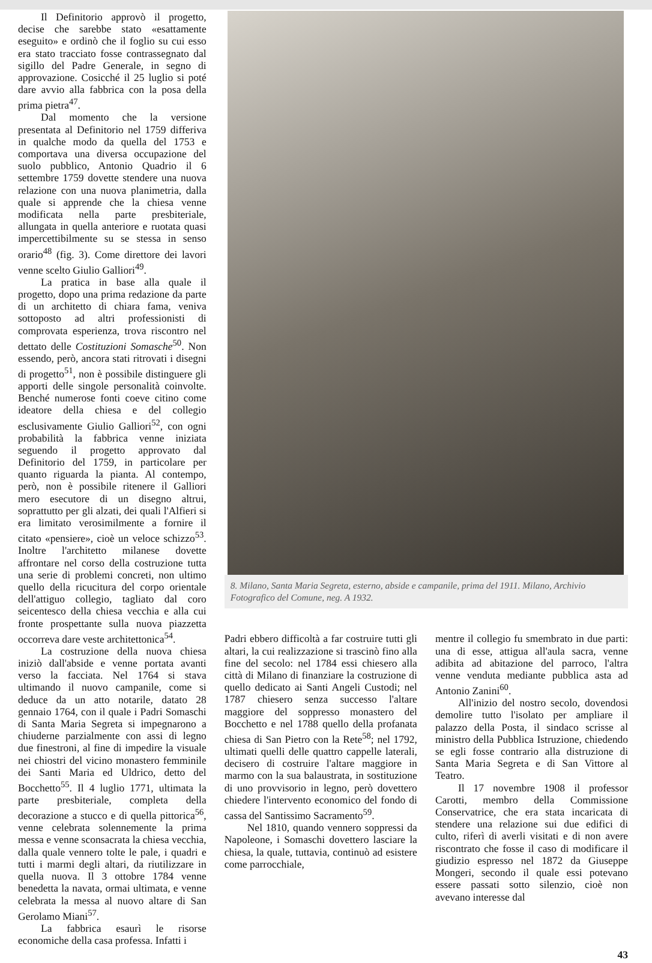Il Definitorio approvò il progetto, decise che sarebbe stato «esattamente eseguito» e ordinò che il foglio su cui esso era stato tracciato fosse contrassegnato dal sigillo del Padre Generale, in segno di approvazione. Cosicché il 25 luglio si poté dare avvio alla fabbrica con la posa della prima pietra<sup>47</sup>.
Dal momento che la versione presentata al Definitorio nel 1759 differiva in qualche modo da quella del 1753 e comportava una diversa occupazione del suolo pubblico, Antonio Quadrio il 6 settembre 1759 dovette stendere una nuova relazione con una nuova planimetria, dalla quale si apprende che la chiesa venne modificata nella parte presbiteriale, allungata in quella anteriore e ruotata quasi impercettibilmente su se stessa in senso orario<sup>48</sup> (fig. 3). Come direttore dei lavori venne scelto Giulio Galliori<sup>49</sup>.
La pratica in base alla quale il progetto, dopo una prima redazione da parte di un architetto di chiara fama, veniva sottoposto ad altri professionisti di comprovata esperienza, trova riscontro nel dettato delle Costituzioni Somasche<sup>50</sup>. Non essendo, però, ancora stati ritrovati i disegni di progetto<sup>51</sup>, non è possibile distinguere gli apporti delle singole personalità coinvolte. Benché numerose fonti coeve citino come ideatore della chiesa e del collegio esclusivamente Giulio Galliori<sup>52</sup>, con ogni probabilità la fabbrica venne iniziata seguendo il progetto approvato dal Definitorio del 1759, in particolare per quanto riguarda la pianta. Al contempo, però, non è possibile ritenere il Galliori mero esecutore di un disegno altrui, soprattutto per gli alzati, dei quali l'Alfieri si era limitato verosimilmente a fornire il citato «pensiere», cioè un veloce schizzo<sup>53</sup>. Inoltre l'architetto milanese dovette affrontare nel corso della costruzione tutta una serie di problemi concreti, non ultimo quello della ricucitura del corpo orientale dell'attiguo collegio, tagliato dal coro seicentesco della chiesa vecchia e alla cui fronte prospettante sulla nuova piazzetta occorreva dare veste architettonica<sup>54</sup>.
La costruzione della nuova chiesa iniziò dall'abside e venne portata avanti verso la facciata. Nel 1764 si stava ultimando il nuovo campanile, come si deduce da un atto notarile, datato 28 gennaio 1764, con il quale i Padri Somaschi di Santa Maria Segreta si impegnarono a chiuderne parzialmente con assi di legno due finestroni, al fine di impedire la visuale nei chiostri del vicino monastero femminile dei Santi Maria ed Uldrico, detto del Bocchetto<sup>55</sup>. Il 4 luglio 1771, ultimata la parte presbiteriale, completa della decorazione a stucco e di quella pittorica<sup>56</sup>, venne celebrata solennemente la prima messa e venne sconsacrata la chiesa vecchia, dalla quale vennero tolte le pale, i quadri e tutti i marmi degli altari, da riutilizzare in quella nuova. Il 3 ottobre 1784 venne benedetta la navata, ormai ultimata, e venne celebrata la messa al nuovo altare di San Gerolamo Miani<sup>57</sup>.
La fabbrica esaurì le risorse economiche della casa professa. Infatti i
8. Milano, Santa Maria Segreta, esterno, abside e campanile, prima del 1911. Milano, Archivio Fotografico del Comune, neg. A 1932.
Padri ebbero difficoltà a far costruire tutti gli altari, la cui realizzazione si trascinò fino alla fine del secolo: nel 1784 essi chiesero alla città di Milano di finanziare la costruzione di quello dedicato ai Santi Angeli Custodi; nel 1787 chiesero senza successo l'altare maggiore del soppresso monastero del Bocchetto e nel 1788 quello della profanata chiesa di San Pietro con la Rete<sup>58</sup>; nel 1792, ultimati quelli delle quattro cappelle laterali, decisero di costruire l'altare maggiore in marmo con la sua balaustrata, in sostituzione di uno provvisorio in legno, però dovettero chiedere l'intervento economico del fondo di cassa del Santissimo Sacramento<sup>59</sup>.
Nel 1810, quando vennero soppressi da Napoleone, i Somaschi dovettero lasciare la chiesa, la quale, tuttavia, continuò ad esistere come parrocchiale,
mentre il collegio fu smembrato in due parti: una di esse, attigua all'aula sacra, venne adibita ad abitazione del parroco, l'altra venne venduta mediante pubblica asta ad Antonio Zanini<sup>60</sup>.
All'inizio del nostro secolo, dovendosi demolire tutto l'isolato per ampliare il palazzo della Posta, il sindaco scrisse al ministro della Pubblica Istruzione, chiedendo se egli fosse contrario alla distruzione di Santa Maria Segreta e di San Vittore al Teatro.
Il 17 novembre 1908 il professor Carotti, membro della Commissione Conservatrice, che era stata incaricata di stendere una relazione sui due edifici di culto, riferì di averli visitati e di non avere riscontrato che fosse il caso di modificare il giudizio espresso nel 1872 da Giuseppe Mongeri, secondo il quale essi potevano essere passati sotto silenzio, cioè non avevano interesse dal
43